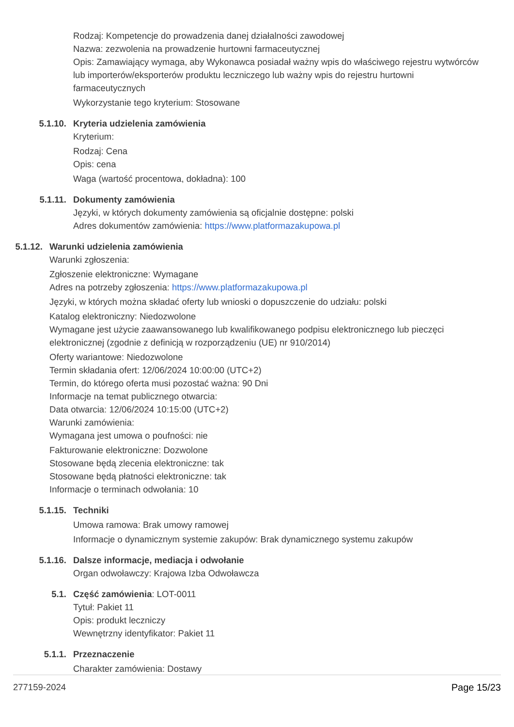Rodzaj: Kompetencje do prowadzenia danej działalności zawodowej
Nazwa: zezwolenia na prowadzenie hurtowni farmaceutycznej
Opis: Zamawiający wymaga, aby Wykonawca posiadał ważny wpis do właściwego rejestru wytwórców lub importerów/eksporterów produktu leczniczego lub ważny wpis do rejestru hurtowni farmaceutycznych
Wykorzystanie tego kryterium: Stosowane
5.1.10. Kryteria udzielenia zamówienia
Kryterium:
Rodzaj: Cena
Opis: cena
Waga (wartość procentowa, dokładna): 100
5.1.11. Dokumenty zamówienia
Języki, w których dokumenty zamówienia są oficjalnie dostępne: polski
Adres dokumentów zamówienia: https://www.platformazakupowa.pl
5.1.12. Warunki udzielenia zamówienia
Warunki zgłoszenia:
Zgłoszenie elektroniczne: Wymagane
Adres na potrzeby zgłoszenia: https://www.platformazakupowa.pl
Języki, w których można składać oferty lub wnioski o dopuszczenie do udziału: polski
Katalog elektroniczny: Niedozwolone
Wymagane jest użycie zaawansowanego lub kwalifikowanego podpisu elektronicznego lub pieczęci elektronicznej (zgodnie z definicją w rozporządzeniu (UE) nr 910/2014)
Oferty wariantowe: Niedozwolone
Termin składania ofert: 12/06/2024 10:00:00 (UTC+2)
Termin, do którego oferta musi pozostać ważna: 90 Dni
Informacje na temat publicznego otwarcia:
Data otwarcia: 12/06/2024 10:15:00 (UTC+2)
Warunki zamówienia:
Wymagana jest umowa o poufności: nie
Fakturowanie elektroniczne: Dozwolone
Stosowane będą zlecenia elektroniczne: tak
Stosowane będą płatności elektroniczne: tak
Informacje o terminach odwołania: 10
5.1.15. Techniki
Umowa ramowa: Brak umowy ramowej
Informacje o dynamicznym systemie zakupów: Brak dynamicznego systemu zakupów
5.1.16. Dalsze informacje, mediacja i odwołanie
Organ odwoławczy: Krajowa Izba Odwoławcza
5.1. Część zamówienia: LOT-0011
Tytuł: Pakiet 11
Opis: produkt leczniczy
Wewnętrzny identyfikator: Pakiet 11
5.1.1. Przeznaczenie
Charakter zamówienia: Dostawy
277159-2024 Page 15/23